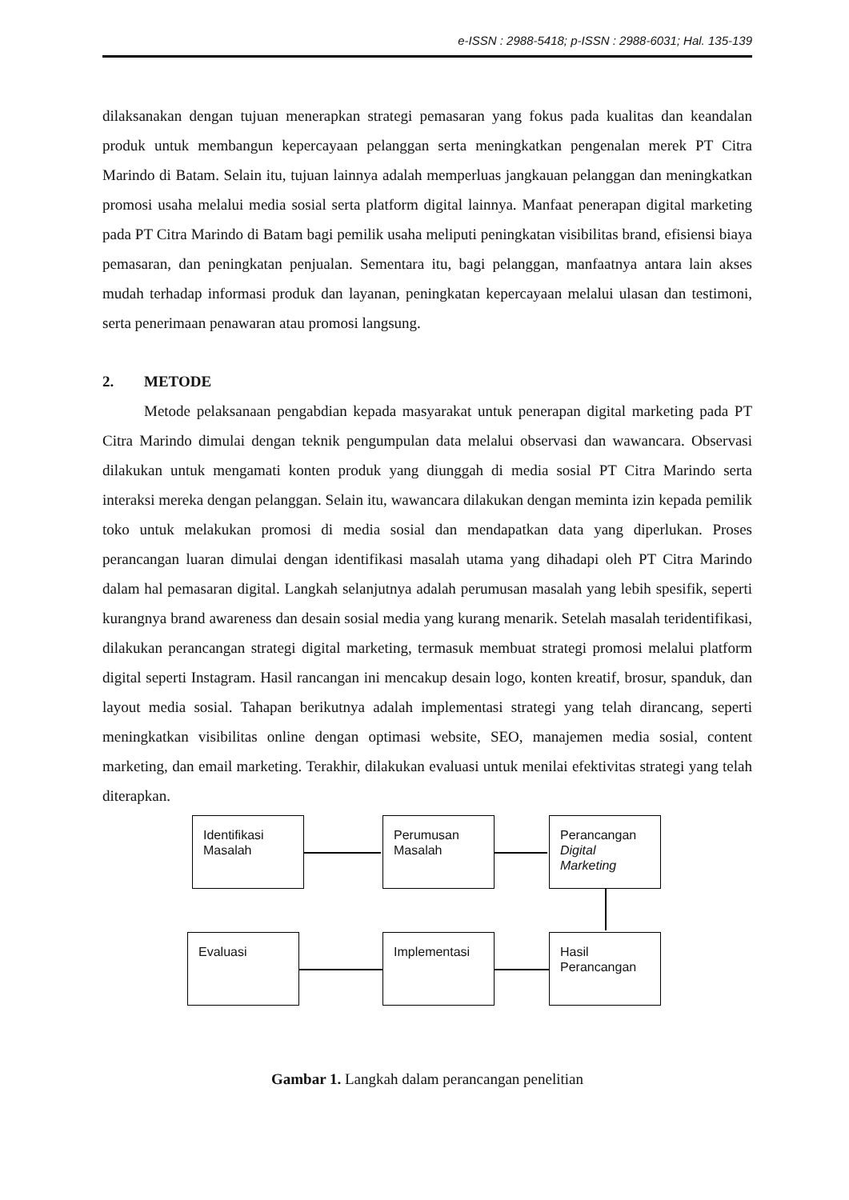e-ISSN : 2988-5418; p-ISSN : 2988-6031; Hal. 135-139
dilaksanakan dengan tujuan menerapkan strategi pemasaran yang fokus pada kualitas dan keandalan produk untuk membangun kepercayaan pelanggan serta meningkatkan pengenalan merek PT Citra Marindo di Batam. Selain itu, tujuan lainnya adalah memperluas jangkauan pelanggan dan meningkatkan promosi usaha melalui media sosial serta platform digital lainnya. Manfaat penerapan digital marketing pada PT Citra Marindo di Batam bagi pemilik usaha meliputi peningkatan visibilitas brand, efisiensi biaya pemasaran, dan peningkatan penjualan. Sementara itu, bagi pelanggan, manfaatnya antara lain akses mudah terhadap informasi produk dan layanan, peningkatan kepercayaan melalui ulasan dan testimoni, serta penerimaan penawaran atau promosi langsung.
2. METODE
Metode pelaksanaan pengabdian kepada masyarakat untuk penerapan digital marketing pada PT Citra Marindo dimulai dengan teknik pengumpulan data melalui observasi dan wawancara. Observasi dilakukan untuk mengamati konten produk yang diunggah di media sosial PT Citra Marindo serta interaksi mereka dengan pelanggan. Selain itu, wawancara dilakukan dengan meminta izin kepada pemilik toko untuk melakukan promosi di media sosial dan mendapatkan data yang diperlukan. Proses perancangan luaran dimulai dengan identifikasi masalah utama yang dihadapi oleh PT Citra Marindo dalam hal pemasaran digital. Langkah selanjutnya adalah perumusan masalah yang lebih spesifik, seperti kurangnya brand awareness dan desain sosial media yang kurang menarik. Setelah masalah teridentifikasi, dilakukan perancangan strategi digital marketing, termasuk membuat strategi promosi melalui platform digital seperti Instagram. Hasil rancangan ini mencakup desain logo, konten kreatif, brosur, spanduk, dan layout media sosial. Tahapan berikutnya adalah implementasi strategi yang telah dirancang, seperti meningkatkan visibilitas online dengan optimasi website, SEO, manajemen media sosial, content marketing, dan email marketing. Terakhir, dilakukan evaluasi untuk menilai efektivitas strategi yang telah diterapkan.
Identifikasi
Masalah
Perumusan
Masalah
Perancangan
Digital
Marketing
Evaluasi Implementasi
Hasil
Perancangan
Gambar 1. Langkah dalam perancangan penelitian